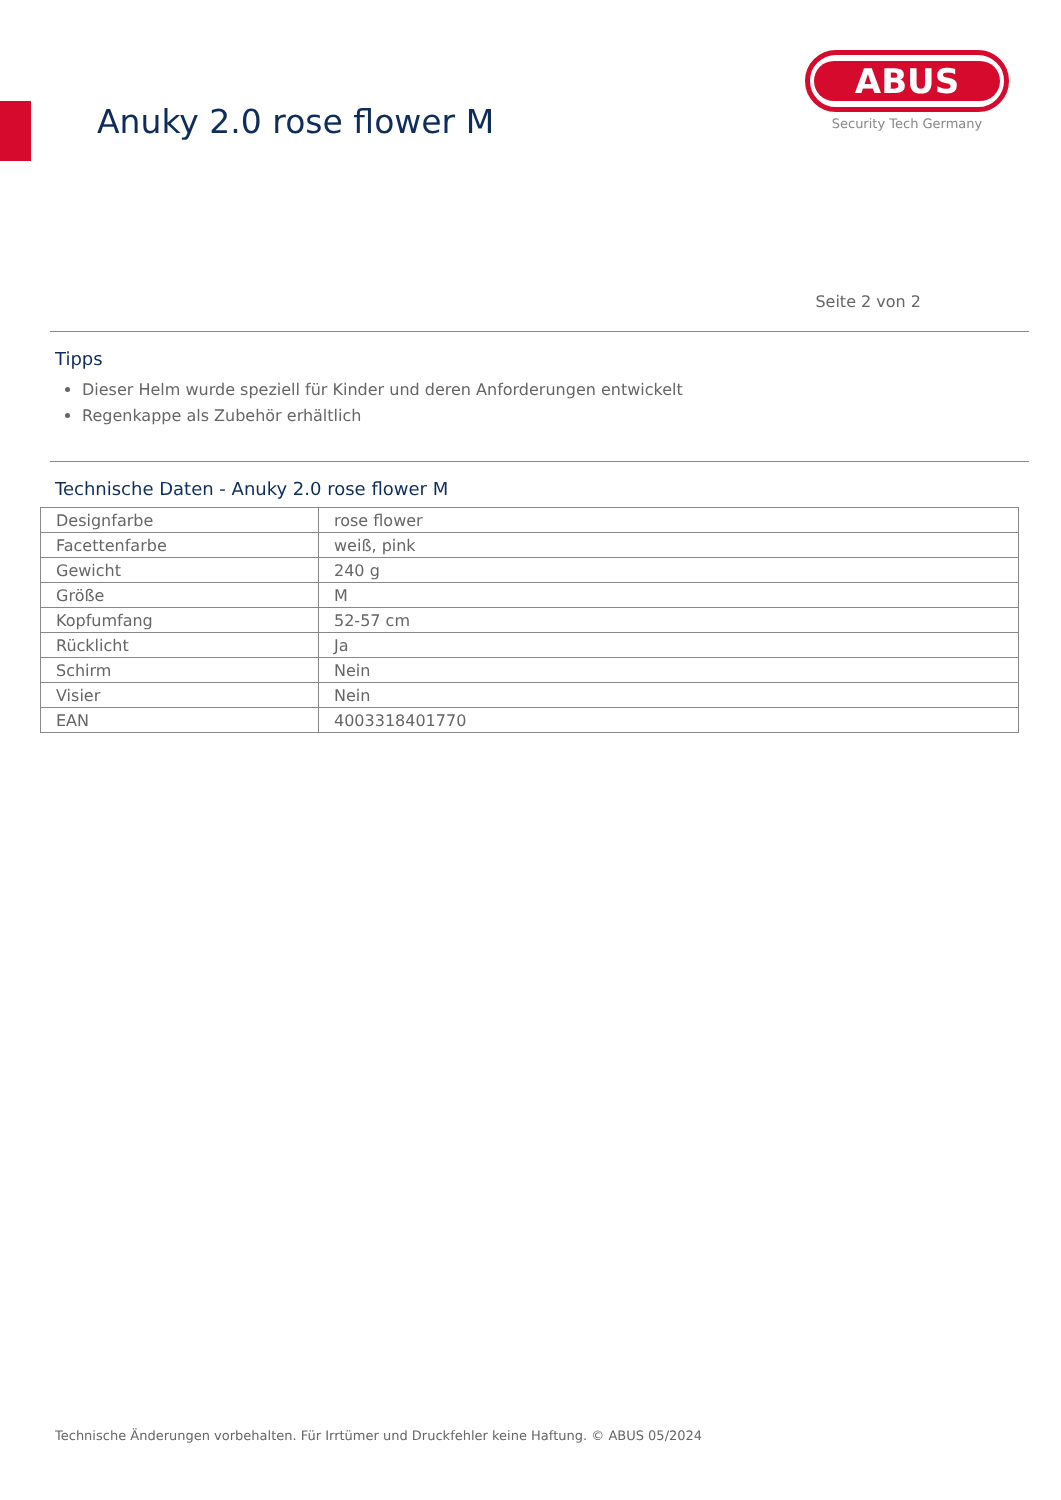Anuky 2.0 rose flower M
ABUS
Security Tech Germany
Seite 2 von 2
Tipps
Dieser Helm wurde speziell für Kinder und deren Anforderungen entwickelt
Regenkappe als Zubehör erhältlich
Technische Daten - Anuky 2.0 rose flower M
| Designfarbe | rose flower |
| Facettenfarbe | weiß, pink |
| Gewicht | 240 g |
| Größe | M |
| Kopfumfang | 52-57 cm |
| Rücklicht | Ja |
| Schirm | Nein |
| Visier | Nein |
| EAN | 4003318401770 |
Technische Änderungen vorbehalten. Für Irrtümer und Druckfehler keine Haftung. © ABUS 05/2024